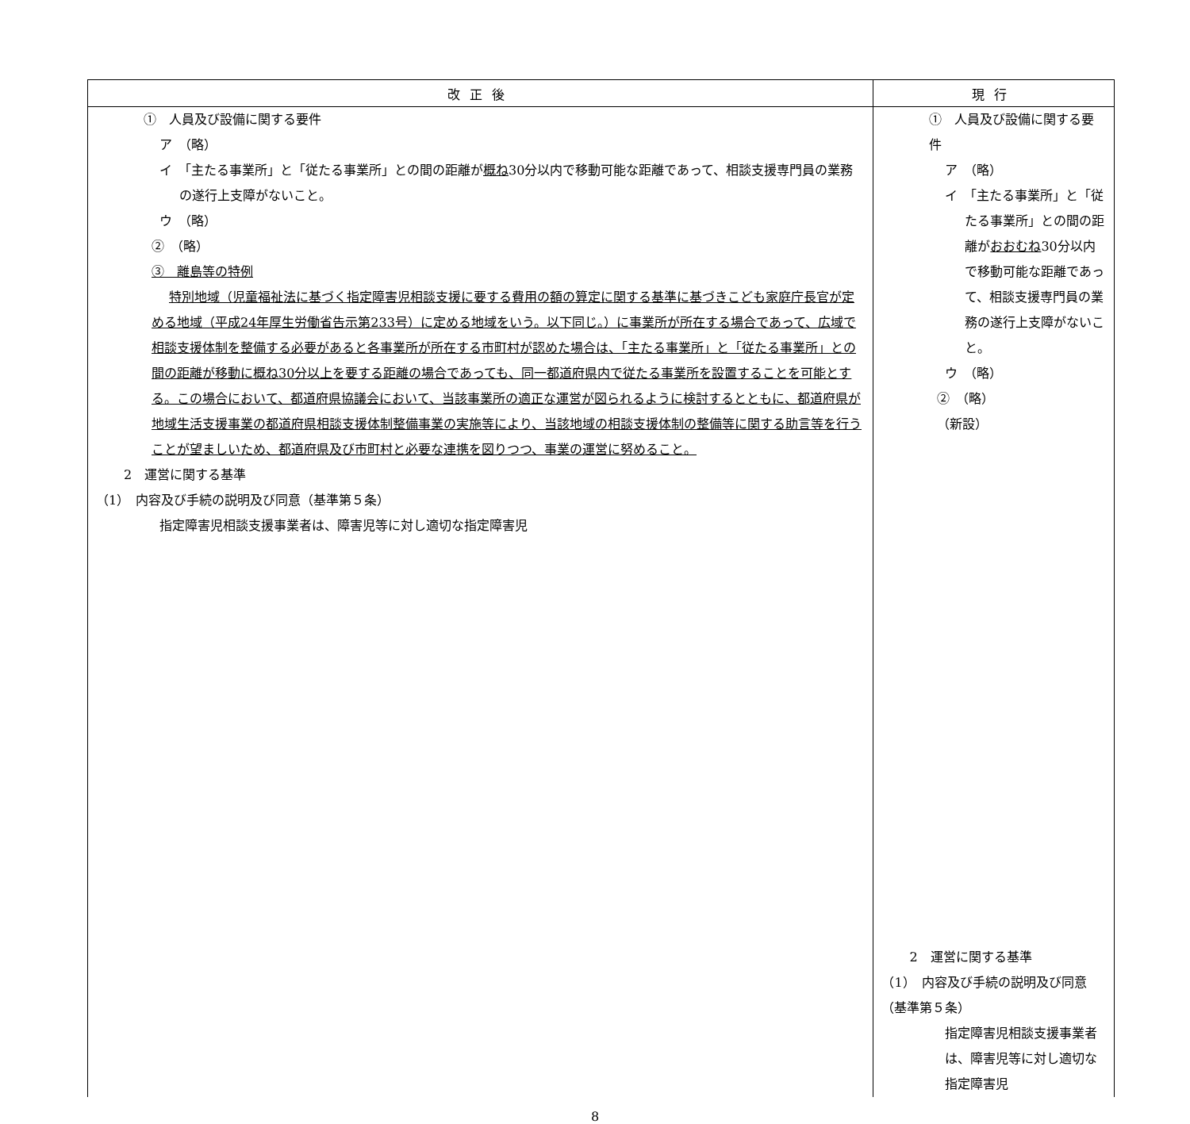| 改正後 | 現行 |
| --- | --- |
| ① 人員及び設備に関する要件 ア （略） イ 「主たる事業所」と「従たる事業所」との間の距離が 概ね 30分以内で移動可能な距離であって、相談支援専門員の業務の遂行上支障がないこと。 ウ （略） ② （略） ③ 離島等の特例 特別地域（児童福祉法に基づく指定障害児相談支援に要する費用の額の算定に関する基準に基づきこども家庭庁長官が定める地域（平成24年厚生労働省告示第233号）に定める地域をいう。以下同じ。）に事業所が所在する場合であって、広域で相談支援体制を整備する必要があると各事業所が所在する市町村が認めた場合は、「主たる事業所」と「従たる事業所」との間の距離が移動に概ね30分以上を要する距離の場合であっても、同一都道府県内で従たる事業所を設置することを可能とする。この場合において、都道府県協議会において、当該事業所の適正な運営が図られるように検討するとともに、都道府県が地域生活支援事業の都道府県相談支援体制整備事業の実施等により、当該地域の相談支援体制の整備等に関する助言等を行うことが望ましいため、都道府県及び市町村と必要な連携を図りつつ、事業の運営に努めること。 2 運営に関する基準 （1） 内容及び手続の説明及び同意（基準第５条） 指定障害児相談支援事業者は、障害児等に対し適切な指定障害児 | ① 人員及び設備に関する要件 ア （略） イ 「主たる事業所」と「従たる事業所」との間の距離が おおむね 30分以内で移動可能な距離であって、相談支援専門員の業務の遂行上支障がないこと。 ウ （略） ② （略） （新設） 2 運営に関する基準 （1） 内容及び手続の説明及び同意（基準第５条） 指定障害児相談支援事業者は、障害児等に対し適切な指定障害児 |
8